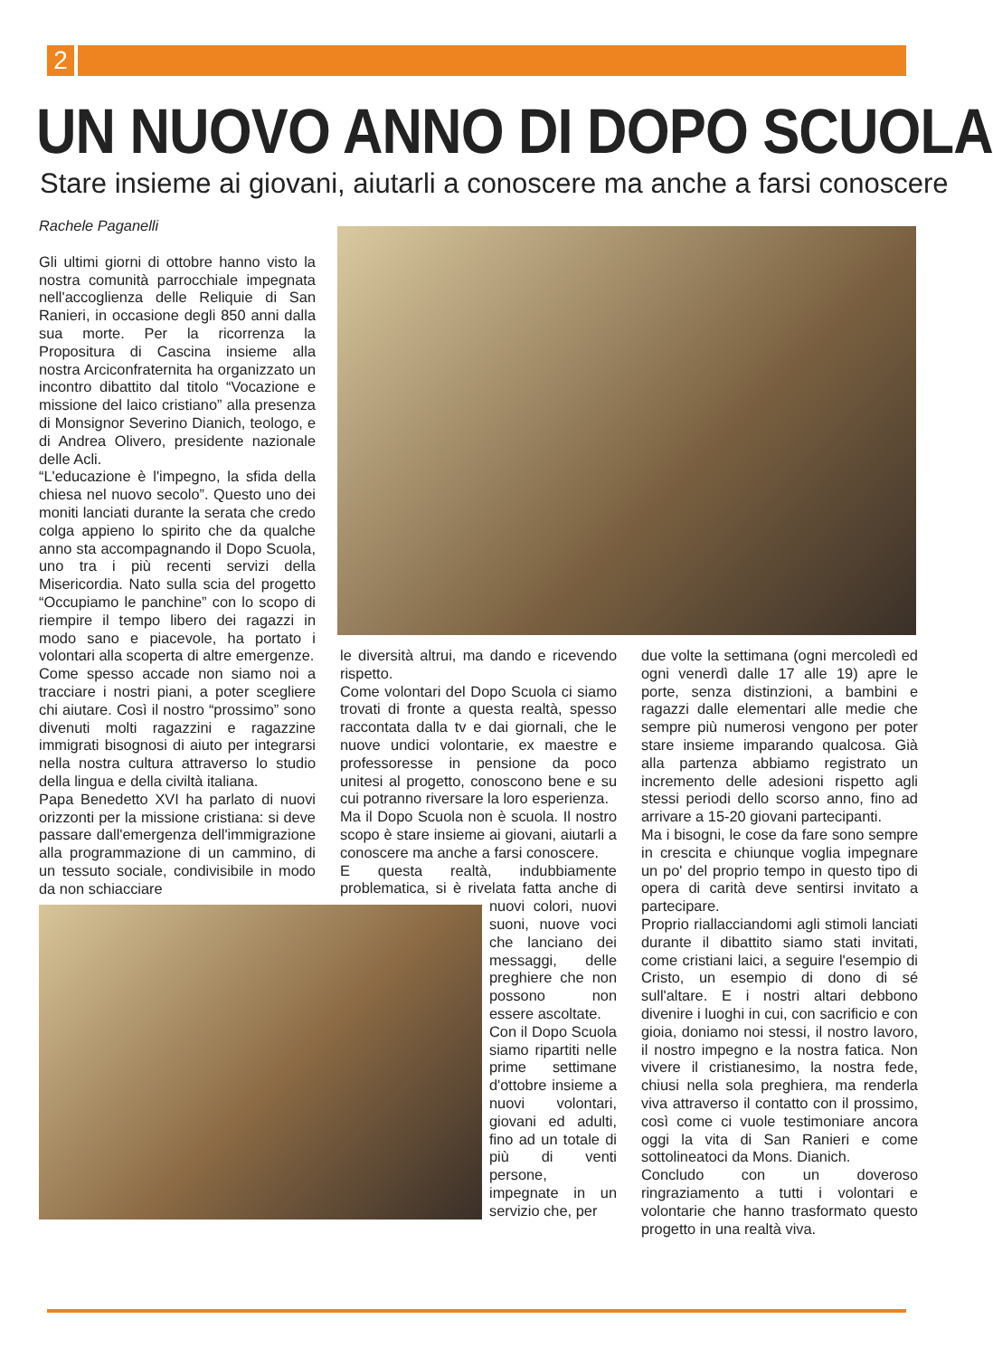2
UN NUOVO ANNO DI DOPO SCUOLA
Stare insieme ai giovani, aiutarli a conoscere ma anche a farsi conoscere
Rachele Paganelli
Gli ultimi giorni di ottobre hanno visto la nostra comunità parrocchiale impegnata nell'accoglienza delle Reliquie di San Ranieri, in occasione degli 850 anni dalla sua morte. Per la ricorrenza la Propositura di Cascina insieme alla nostra Arciconfraternita ha organizzato un incontro dibattito dal titolo “Vocazione e missione del laico cristiano” alla presenza di Monsignor Severino Dianich, teologo, e di Andrea Olivero, presidente nazionale delle Acli.
“L'educazione è l'impegno, la sfida della chiesa nel nuovo secolo”. Questo uno dei moniti lanciati durante la serata che credo colga appieno lo spirito che da qualche anno sta accompagnando il Dopo Scuola, uno tra i più recenti servizi della Misericordia. Nato sulla scia del progetto “Occupiamo le panchine” con lo scopo di riempire il tempo libero dei ragazzi in modo sano e piacevole, ha portato i volontari alla scoperta di altre emergenze.
Come spesso accade non siamo noi a tracciare i nostri piani, a poter scegliere chi aiutare. Così il nostro “prossimo” sono divenuti molti ragazzini e ragazzine immigrati bisognosi di aiuto per integrarsi nella nostra cultura attraverso lo studio della lingua e della civiltà italiana.
Papa Benedetto XVI ha parlato di nuovi orizzonti per la missione cristiana: si deve passare dall'emergenza dell'immigrazione alla programmazione di un cammino, di un tessuto sociale, condivisibile in modo da non schiacciare
le diversità altrui, ma dando e ricevendo rispetto.
Come volontari del Dopo Scuola ci siamo trovati di fronte a questa realtà, spesso raccontata dalla tv e dai giornali, che le nuove undici volontarie, ex maestre e professoresse in pensione da poco unitesi al progetto, conoscono bene e su cui potranno riversare la loro esperienza.
Ma il Dopo Scuola non è scuola. Il nostro scopo è stare insieme ai giovani, aiutarli a conoscere ma anche a farsi conoscere.
E questa realtà, indubbiamente problematica, si è rivelata fatta anche di nuovi colori, nuovi suoni, nuove voci che lanciano dei messaggi, delle preghiere che non possono non essere ascoltate.
Con il Dopo Scuola siamo ripartiti nelle prime settimane d'ottobre insieme a nuovi volontari, giovani ed adulti, fino ad un totale di più di venti persone, impegnate in un servizio che, per
due volte la settimana (ogni mercoledì ed ogni venerdì dalle 17 alle 19) apre le porte, senza distinzioni, a bambini e ragazzi dalle elementari alle medie che sempre più numerosi vengono per poter stare insieme imparando qualcosa. Già alla partenza abbiamo registrato un incremento delle adesioni rispetto agli stessi periodi dello scorso anno, fino ad arrivare a 15-20 giovani partecipanti.
Ma i bisogni, le cose da fare sono sempre in crescita e chiunque voglia impegnare un po' del proprio tempo in questo tipo di opera di carità deve sentirsi invitato a partecipare.
Proprio riallacciandomi agli stimoli lanciati durante il dibattito siamo stati invitati, come cristiani laici, a seguire l'esempio di Cristo, un esempio di dono di sé sull'altare. E i nostri altari debbono divenire i luoghi in cui, con sacrificio e con gioia, doniamo noi stessi, il nostro lavoro, il nostro impegno e la nostra fatica. Non vivere il cristianesimo, la nostra fede, chiusi nella sola preghiera, ma renderla viva attraverso il contatto con il prossimo, così come ci vuole testimoniare ancora oggi la vita di San Ranieri e come sottolineatoci da Mons. Dianich.
Concludo con un doveroso ringraziamento a tutti i volontari e volontarie che hanno trasformato questo progetto in una realtà viva.